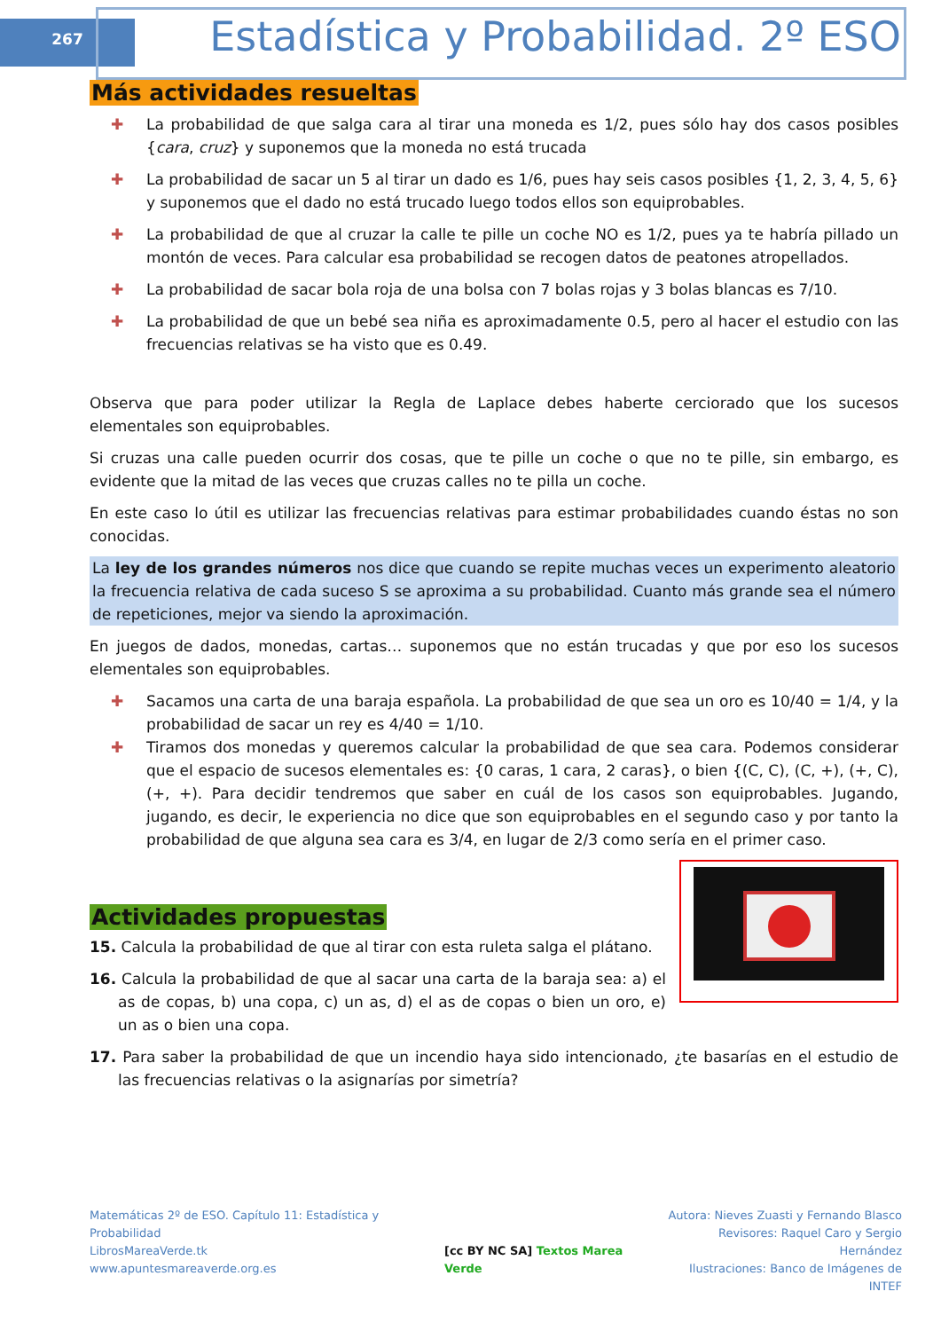267
Estadística y Probabilidad. 2º ESO
Más actividades resueltas
✚ La probabilidad de que salga cara al tirar una moneda es 1/2, pues sólo hay dos casos posibles {cara, cruz} y suponemos que la moneda no está trucada
✚ La probabilidad de sacar un 5 al tirar un dado es 1/6, pues hay seis casos posibles {1, 2, 3, 4, 5, 6} y suponemos que el dado no está trucado luego todos ellos son equiprobables.
✚ La probabilidad de que al cruzar la calle te pille un coche NO es 1/2, pues ya te habría pillado un montón de veces. Para calcular esa probabilidad se recogen datos de peatones atropellados.
✚ La probabilidad de sacar bola roja de una bolsa con 7 bolas rojas y 3 bolas blancas es 7/10.
✚ La probabilidad de que un bebé sea niña es aproximadamente 0.5, pero al hacer el estudio con las frecuencias relativas se ha visto que es 0.49.
Observa que para poder utilizar la Regla de Laplace debes haberte cerciorado que los sucesos elementales son equiprobables.
Si cruzas una calle pueden ocurrir dos cosas, que te pille un coche o que no te pille, sin embargo, es evidente que la mitad de las veces que cruzas calles no te pilla un coche.
En este caso lo útil es utilizar las frecuencias relativas para estimar probabilidades cuando éstas no son conocidas.
La ley de los grandes números nos dice que cuando se repite muchas veces un experimento aleatorio la frecuencia relativa de cada suceso S se aproxima a su probabilidad. Cuanto más grande sea el número de repeticiones, mejor va siendo la aproximación.
En juegos de dados, monedas, cartas… suponemos que no están trucadas y que por eso los sucesos elementales son equiprobables.
✚ Sacamos una carta de una baraja española. La probabilidad de que sea un oro es 10/40 = 1/4, y la probabilidad de sacar un rey es 4/40 = 1/10.
✚ Tiramos dos monedas y queremos calcular la probabilidad de que sea cara. Podemos considerar que el espacio de sucesos elementales es: {0 caras, 1 cara, 2 caras}, o bien {(C, C), (C, +), (+, C), (+, +). Para decidir tendremos que saber en cuál de los casos son equiprobables. Jugando, jugando, es decir, le experiencia no dice que son equiprobables en el segundo caso y por tanto la probabilidad de que alguna sea cara es 3/4, en lugar de 2/3 como sería en el primer caso.
Actividades propuestas
15. Calcula la probabilidad de que al tirar con esta ruleta salga el plátano.
16. Calcula la probabilidad de que al sacar una carta de la baraja sea: a) el as de copas, b) una copa, c) un as, d) el as de copas o bien un oro, e) un as o bien una copa.
17. Para saber la probabilidad de que un incendio haya sido intencionado, ¿te basarías en el estudio de las frecuencias relativas o la asignarías por simetría?
Matemáticas 2º de ESO. Capítulo 11: Estadística y Probabilidad
LibrosMareaVerde.tk
www.apuntesmareaverde.org.es
[cc BY NC SA] Textos Marea Verde
Autora: Nieves Zuasti y Fernando Blasco
Revisores: Raquel Caro y Sergio Hernández
Ilustraciones: Banco de Imágenes de INTEF